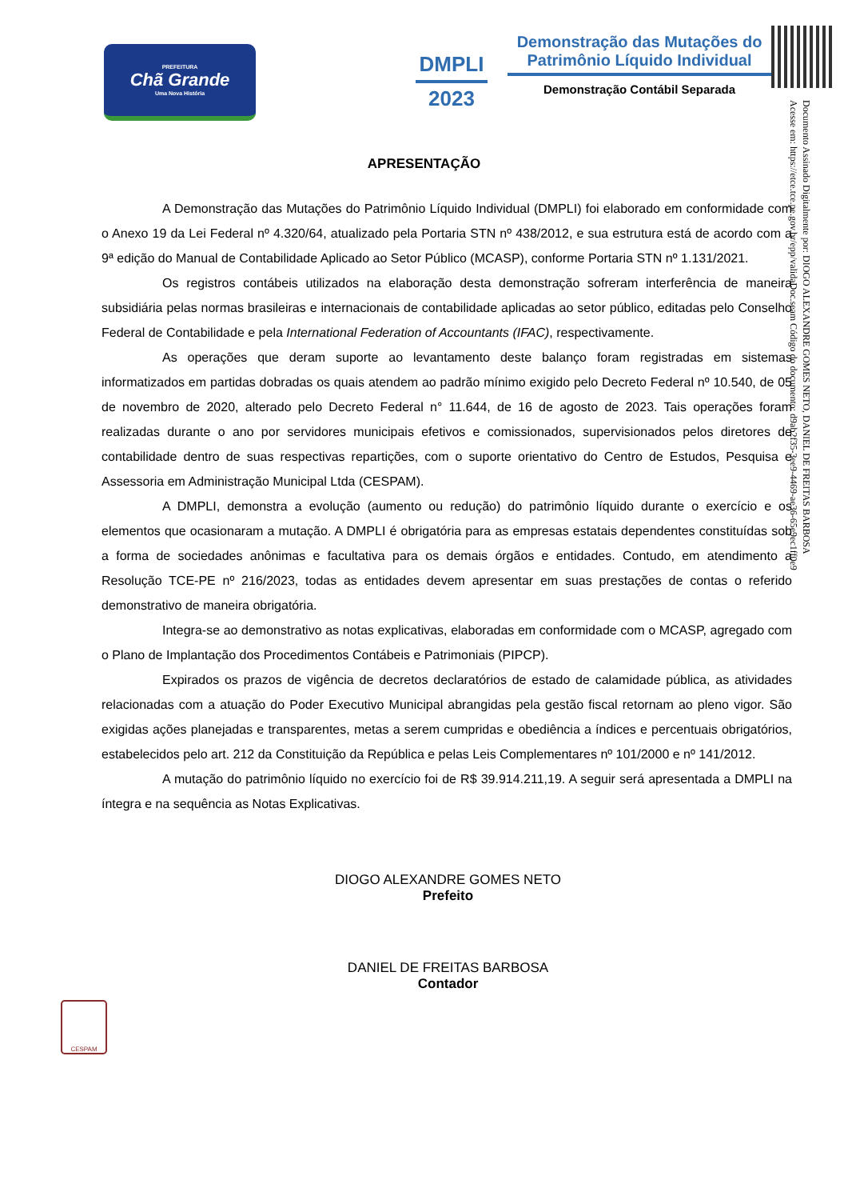PREFEITURA
Chã Grande
Uma Nova História
DMPLI
2023
Demonstração das Mutações do
Patrimônio Líquido Individual
Demonstração Contábil Separada
Documento Assinado Digitalmente por: DIOGO ALEXANDRE GOMES NETO, DANIEL DE FREITAS BARBOSA
Acesse em: https://etce.tce.pe.gov.br/epp/validaDoc.seam Código do documento: d9ab2f35-3ee9-4469-ae36-65e9ec1ff0e9
APRESENTAÇÃO
A Demonstração das Mutações do Patrimônio Líquido Individual (DMPLI) foi elaborado em conformidade com o Anexo 19 da Lei Federal nº 4.320/64, atualizado pela Portaria STN nº 438/2012, e sua estrutura está de acordo com a 9ª edição do Manual de Contabilidade Aplicado ao Setor Público (MCASP), conforme Portaria STN nº 1.131/2021.
Os registros contábeis utilizados na elaboração desta demonstração sofreram interferência de maneira subsidiária pelas normas brasileiras e internacionais de contabilidade aplicadas ao setor público, editadas pelo Conselho Federal de Contabilidade e pela International Federation of Accountants (IFAC), respectivamente.
As operações que deram suporte ao levantamento deste balanço foram registradas em sistemas informatizados em partidas dobradas os quais atendem ao padrão mínimo exigido pelo Decreto Federal nº 10.540, de 05 de novembro de 2020, alterado pelo Decreto Federal n° 11.644, de 16 de agosto de 2023. Tais operações foram realizadas durante o ano por servidores municipais efetivos e comissionados, supervisionados pelos diretores de contabilidade dentro de suas respectivas repartições, com o suporte orientativo do Centro de Estudos, Pesquisa e Assessoria em Administração Municipal Ltda (CESPAM).
A DMPLI, demonstra a evolução (aumento ou redução) do patrimônio líquido durante o exercício e os elementos que ocasionaram a mutação. A DMPLI é obrigatória para as empresas estatais dependentes constituídas sob a forma de sociedades anônimas e facultativa para os demais órgãos e entidades. Contudo, em atendimento a Resolução TCE-PE nº 216/2023, todas as entidades devem apresentar em suas prestações de contas o referido demonstrativo de maneira obrigatória.
Integra-se ao demonstrativo as notas explicativas, elaboradas em conformidade com o MCASP, agregado com o Plano de Implantação dos Procedimentos Contábeis e Patrimoniais (PIPCP).
Expirados os prazos de vigência de decretos declaratórios de estado de calamidade pública, as atividades relacionadas com a atuação do Poder Executivo Municipal abrangidas pela gestão fiscal retornam ao pleno vigor. São exigidas ações planejadas e transparentes, metas a serem cumpridas e obediência a índices e percentuais obrigatórios, estabelecidos pelo art. 212 da Constituição da República e pelas Leis Complementares nº 101/2000 e nº 141/2012.
A mutação do patrimônio líquido no exercício foi de R$ 39.914.211,19. A seguir será apresentada a DMPLI na íntegra e na sequência as Notas Explicativas.
DIOGO ALEXANDRE GOMES NETO
Prefeito
DANIEL DE FREITAS BARBOSA
Contador
CESPAM